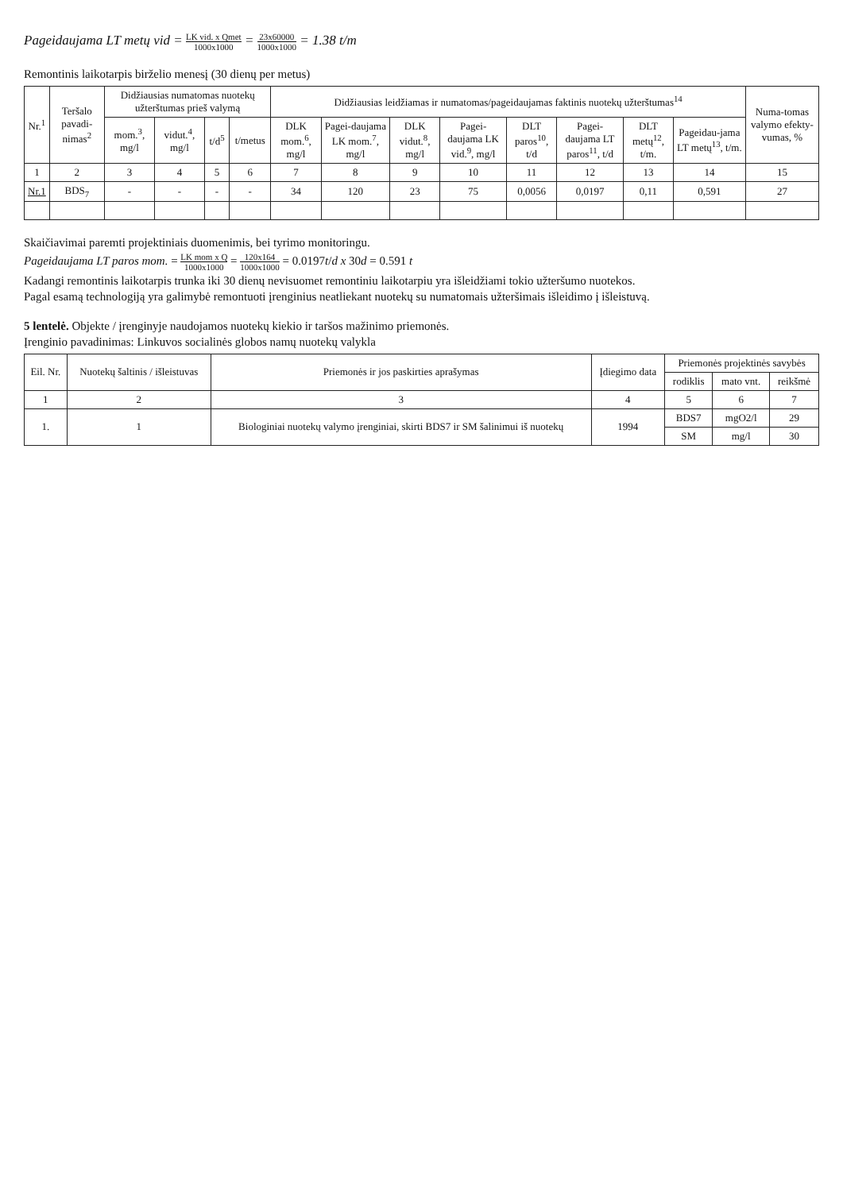Pageidaujama LT metų vid = LK vid. x Qmet 1000x1000 = 23x60000 1000x1000 = 1.38 t/m
Remontinis laikotarpis birželio menesį (30 dienų per metus)
| Nr.<sup>1</sup> | Teršalo pavadi-nimas<sup>2</sup> | Didžiausias numatomas nuotekų užterštumas prieš valymą | | | | Didžiausias leidžiamas ir numatomas/pageidaujamas faktinis nuotekų užterštumas<sup>14</sup> | | | | | | | | Numa-tomas valymo efekty-vumas, % |
| --- | --- | --- | --- | --- | --- | --- | --- | --- | --- | --- | --- | --- | --- | --- |
| | | mom.<sup>3</sup>, mg/l | vidut.<sup>4</sup>, mg/l | t/d<sup>5</sup> | t/metus | DLK mom.<sup>6</sup>, mg/l | Pagei-daujama LK mom.<sup>7</sup>, mg/l | DLK vidut.<sup>8</sup>, mg/l | Pagei-daujama LK vid.<sup>9</sup>, mg/l | DLT paros<sup>10</sup>, t/d | Pagei-daujama LT paros<sup>11</sup>, t/d | DLT metų<sup>12</sup>, t/m. | Pageidau-jama LT metų<sup>13</sup>, t/m. | |
| 1 | 2 | 3 | 4 | 5 | 6 | 7 | 8 | 9 | 10 | 11 | 12 | 13 | 14 | 15 |
| Nr.1 | BDS<sub>7</sub> | - | - | - | - | 34 | 120 | 23 | 75 | 0,0056 | 0,0197 | 0,11 | 0,591 | 27 |
Skaičiavimai paremti projektiniais duomenimis, bei tyrimo monitoringu.
Pageidaujama LT paros mom. = LK mom x Q 1000x1000 = 120x164 1000x1000 = 0.0197t/d x 30d = 0.591 t
Kadangi remontinis laikotarpis trunka iki 30 dienų nevisuomet remontiniu laikotarpiu yra išleidžiami tokio užteršumo nuotekos.
Pagal esamą technologiją yra galimybė remontuoti įrenginius neatliekant nuotekų su numatomais užteršimais išleidimo į išleistuvą.
5 lentelė. Objekte / įrenginyje naudojamos nuotekų kiekio ir taršos mažinimo priemonės.
Įrenginio pavadinimas: Linkuvos socialinės globos namų nuotekų valykla
| Eil. Nr. | Nuotekų šaltinis / išleistuvas | Priemonės ir jos paskirties aprašymas | Įdiegimo data | Priemonės projektinės savybės | | |
| --- | --- | --- | --- | --- | --- | --- |
| | | | | rodiklis | mato vnt. | reikšmė |
| 1 | 2 | 3 | 4 | 5 | 6 | 7 |
| 1. | 1 | Biologiniai nuotekų valymo įrenginiai, skirti BDS7 ir SM šalinimui iš nuotekų | 1994 | BDS7 | mgO2/l | 29 |
| | | | | SM | mg/l | 30 |